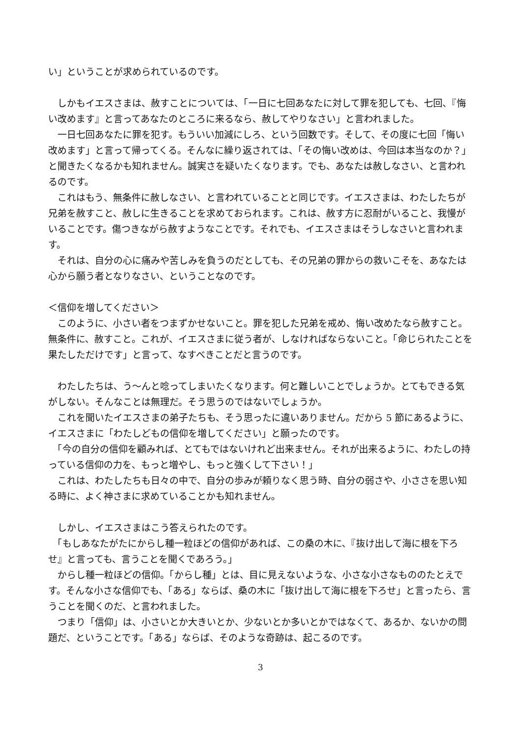い」ということが求められているのです。
　しかもイエスさまは、赦すことについては、「一日に七回あなたに対して罪を犯しても、七回、『悔い改めます』と言ってあなたのところに来るなら、赦してやりなさい」と言われました。
　一日七回あなたに罪を犯す。もういい加減にしろ、という回数です。そして、その度に七回「悔い改めます」と言って帰ってくる。そんなに繰り返されては、「その悔い改めは、今回は本当なのか？」と聞きたくなるかも知れません。誠実さを疑いたくなります。でも、あなたは赦しなさい、と言われるのです。
　これはもう、無条件に赦しなさい、と言われていることと同じです。イエスさまは、わたしたちが兄弟を赦すこと、赦しに生きることを求めておられます。これは、赦す方に忍耐がいること、我慢がいることです。傷つきながら赦すようなことです。それでも、イエスさまはそうしなさいと言われます。
　それは、自分の心に痛みや苦しみを負うのだとしても、その兄弟の罪からの救いこそを、あなたは心から願う者となりなさい、ということなのです。
＜信仰を増してください＞
　このように、小さい者をつまずかせないこと。罪を犯した兄弟を戒め、悔い改めたなら赦すこと。無条件に、赦すこと。これが、イエスさまに従う者が、しなければならないこと。「命じられたことを果たしただけです」と言って、なすべきことだと言うのです。
　わたしたちは、う～んと唸ってしまいたくなります。何と難しいことでしょうか。とてもできる気がしない。そんなことは無理だ。そう思うのではないでしょうか。
　これを聞いたイエスさまの弟子たちも、そう思ったに違いありません。だから 5 節にあるように、イエスさまに「わたしどもの信仰を増してください」と願ったのです。
　「今の自分の信仰を顧みれば、とてもではないけれど出来ません。それが出来るように、わたしの持っている信仰の力を、もっと増やし、もっと強くして下さい！」
　これは、わたしたちも日々の中で、自分の歩みが頼りなく思う時、自分の弱さや、小ささを思い知る時に、よく神さまに求めていることかも知れません。
　しかし、イエスさまはこう答えられたのです。
　「もしあなたがたにからし種一粒ほどの信仰があれば、この桑の木に、『抜け出して海に根を下ろせ』と言っても、言うことを聞くであろう。」
　からし種一粒ほどの信仰。「からし種」とは、目に見えないような、小さな小さなもののたとえです。そんな小さな信仰でも、「ある」ならば、桑の木に「抜け出して海に根を下ろせ」と言ったら、言うことを聞くのだ、と言われました。
　つまり「信仰」は、小さいとか大きいとか、少ないとか多いとかではなくて、あるか、ないかの問題だ、ということです。「ある」ならば、そのような奇跡は、起こるのです。
3